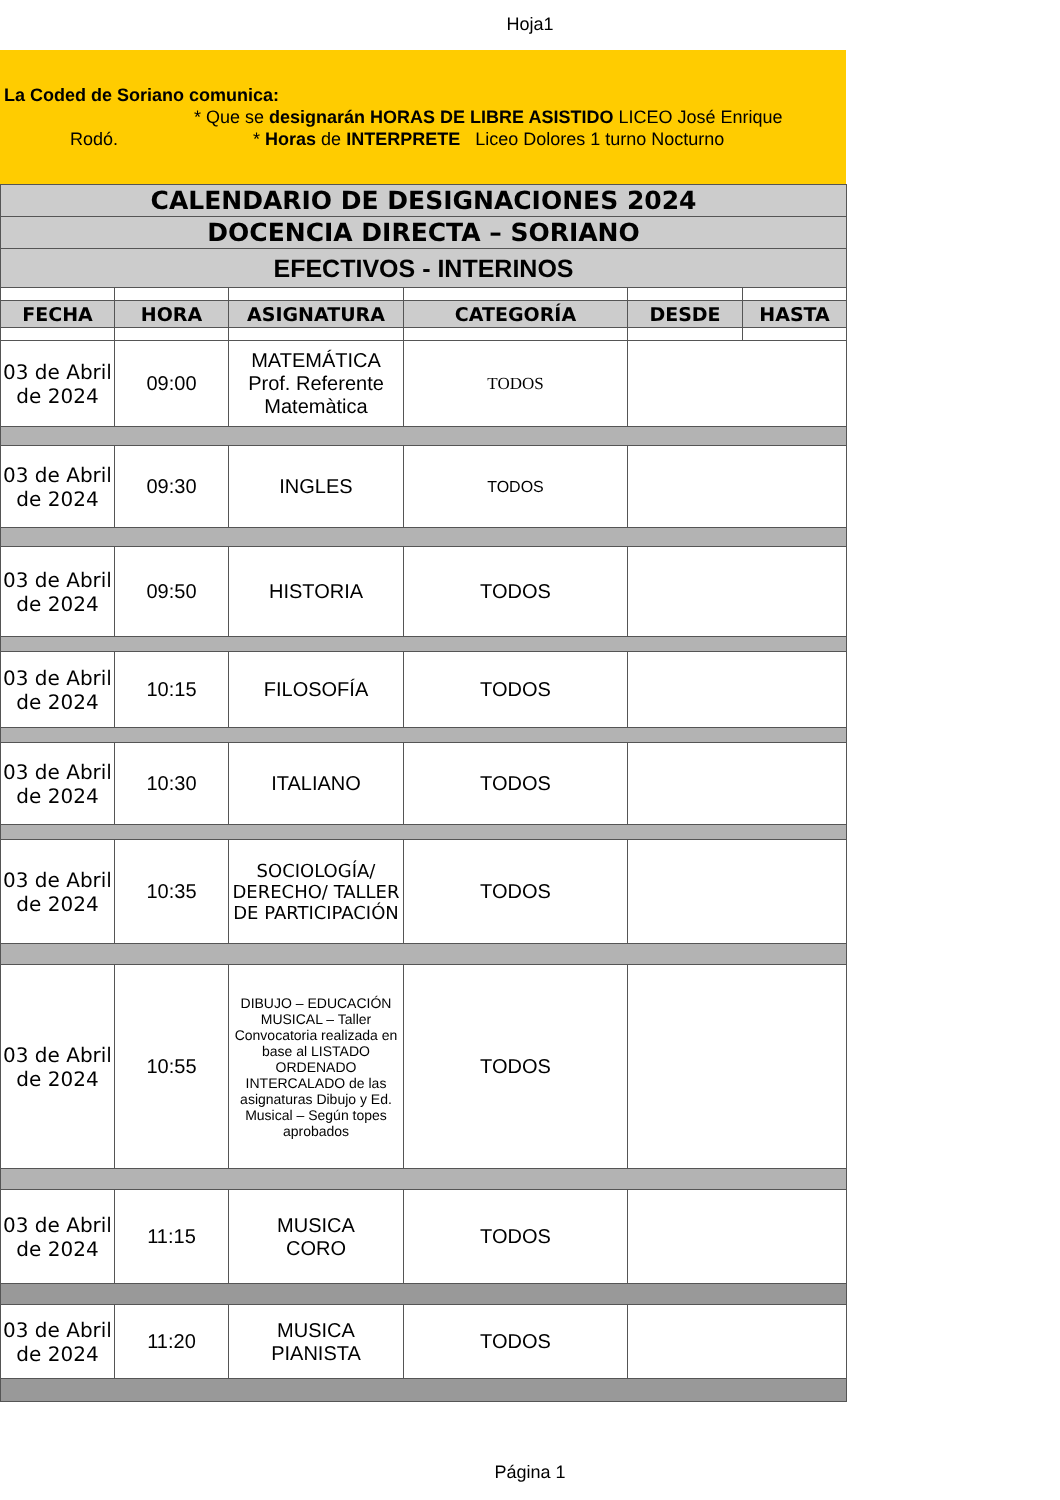Hoja1
La Coded de Soriano comunica:
* Que se designarán HORAS DE LIBRE ASISTIDO LICEO José Enrique
Rodó. * Horas de INTERPRETE Liceo Dolores 1 turno Nocturno
| CALENDARIO DE DESIGNACIONES 2024 | | | | | |
| DOCENCIA DIRECTA – SORIANO | | | | | |
| EFECTIVOS - INTERINOS | | | | | |
| FECHA | HORA | ASIGNATURA | CATEGORÍA | DESDE | HASTA |
| 03 de Abril de 2024 | 09:00 | MATEMÁTICA Prof. Referente Matemàtica | TODOS | | |
| 03 de Abril de 2024 | 09:30 | INGLES | TODOS | | |
| 03 de Abril de 2024 | 09:50 | HISTORIA | TODOS | | |
| 03 de Abril de 2024 | 10:15 | FILOSOFÍA | TODOS | | |
| 03 de Abril de 2024 | 10:30 | ITALIANO | TODOS | | |
| 03 de Abril de 2024 | 10:35 | SOCIOLOGÍA/ DERECHO/ TALLER DE PARTICIPACIÓN | TODOS | | |
| 03 de Abril de 2024 | 10:55 | DIBUJO – EDUCACIÓN MUSICAL – Taller Convocatoria realizada en base al LISTADO ORDENADO INTERCALADO de las asignaturas Dibujo y Ed. Musical – Según topes aprobados | TODOS | | |
| 03 de Abril de 2024 | 11:15 | MUSICA CORO | TODOS | | |
| 03 de Abril de 2024 | 11:20 | MUSICA PIANISTA | TODOS | | |
Página 1